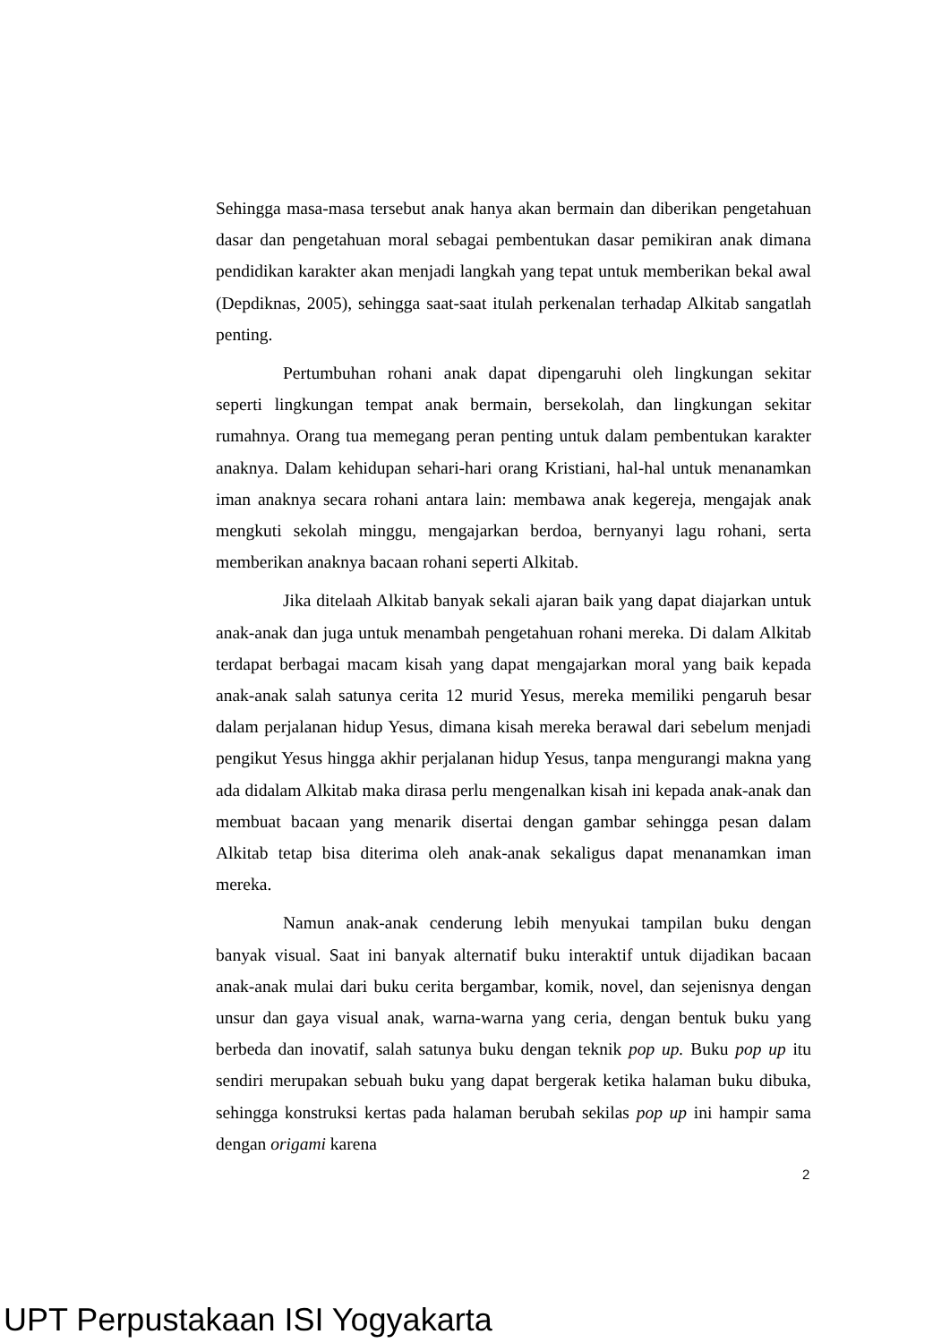Sehingga masa-masa tersebut anak hanya akan bermain dan diberikan pengetahuan dasar dan pengetahuan moral sebagai pembentukan dasar pemikiran anak dimana pendidikan karakter akan menjadi langkah yang tepat untuk memberikan bekal awal (Depdiknas, 2005), sehingga saat-saat itulah perkenalan terhadap Alkitab sangatlah penting.
Pertumbuhan rohani anak dapat dipengaruhi oleh lingkungan sekitar seperti lingkungan tempat anak bermain, bersekolah, dan lingkungan sekitar rumahnya. Orang tua memegang peran penting untuk dalam pembentukan karakter anaknya. Dalam kehidupan sehari-hari orang Kristiani, hal-hal untuk menanamkan iman anaknya secara rohani antara lain: membawa anak kegereja, mengajak anak mengkuti sekolah minggu, mengajarkan berdoa, bernyanyi lagu rohani, serta memberikan anaknya bacaan rohani seperti Alkitab.
Jika ditelaah Alkitab banyak sekali ajaran baik yang dapat diajarkan untuk anak-anak dan juga untuk menambah pengetahuan rohani mereka. Di dalam Alkitab terdapat berbagai macam kisah yang dapat mengajarkan moral yang baik kepada anak-anak salah satunya cerita 12 murid Yesus, mereka memiliki pengaruh besar dalam perjalanan hidup Yesus, dimana kisah mereka berawal dari sebelum menjadi pengikut Yesus hingga akhir perjalanan hidup Yesus, tanpa mengurangi makna yang ada didalam Alkitab maka dirasa perlu mengenalkan kisah ini kepada anak-anak dan membuat bacaan yang menarik disertai dengan gambar sehingga pesan dalam Alkitab tetap bisa diterima oleh anak-anak sekaligus dapat menanamkan iman mereka.
Namun anak-anak cenderung lebih menyukai tampilan buku dengan banyak visual. Saat ini banyak alternatif buku interaktif untuk dijadikan bacaan anak-anak mulai dari buku cerita bergambar, komik, novel, dan sejenisnya dengan unsur dan gaya visual anak, warna-warna yang ceria, dengan bentuk buku yang berbeda dan inovatif, salah satunya buku dengan teknik pop up. Buku pop up itu sendiri merupakan sebuah buku yang dapat bergerak ketika halaman buku dibuka, sehingga konstruksi kertas pada halaman berubah sekilas pop up ini hampir sama dengan origami karena
2
UPT Perpustakaan ISI Yogyakarta